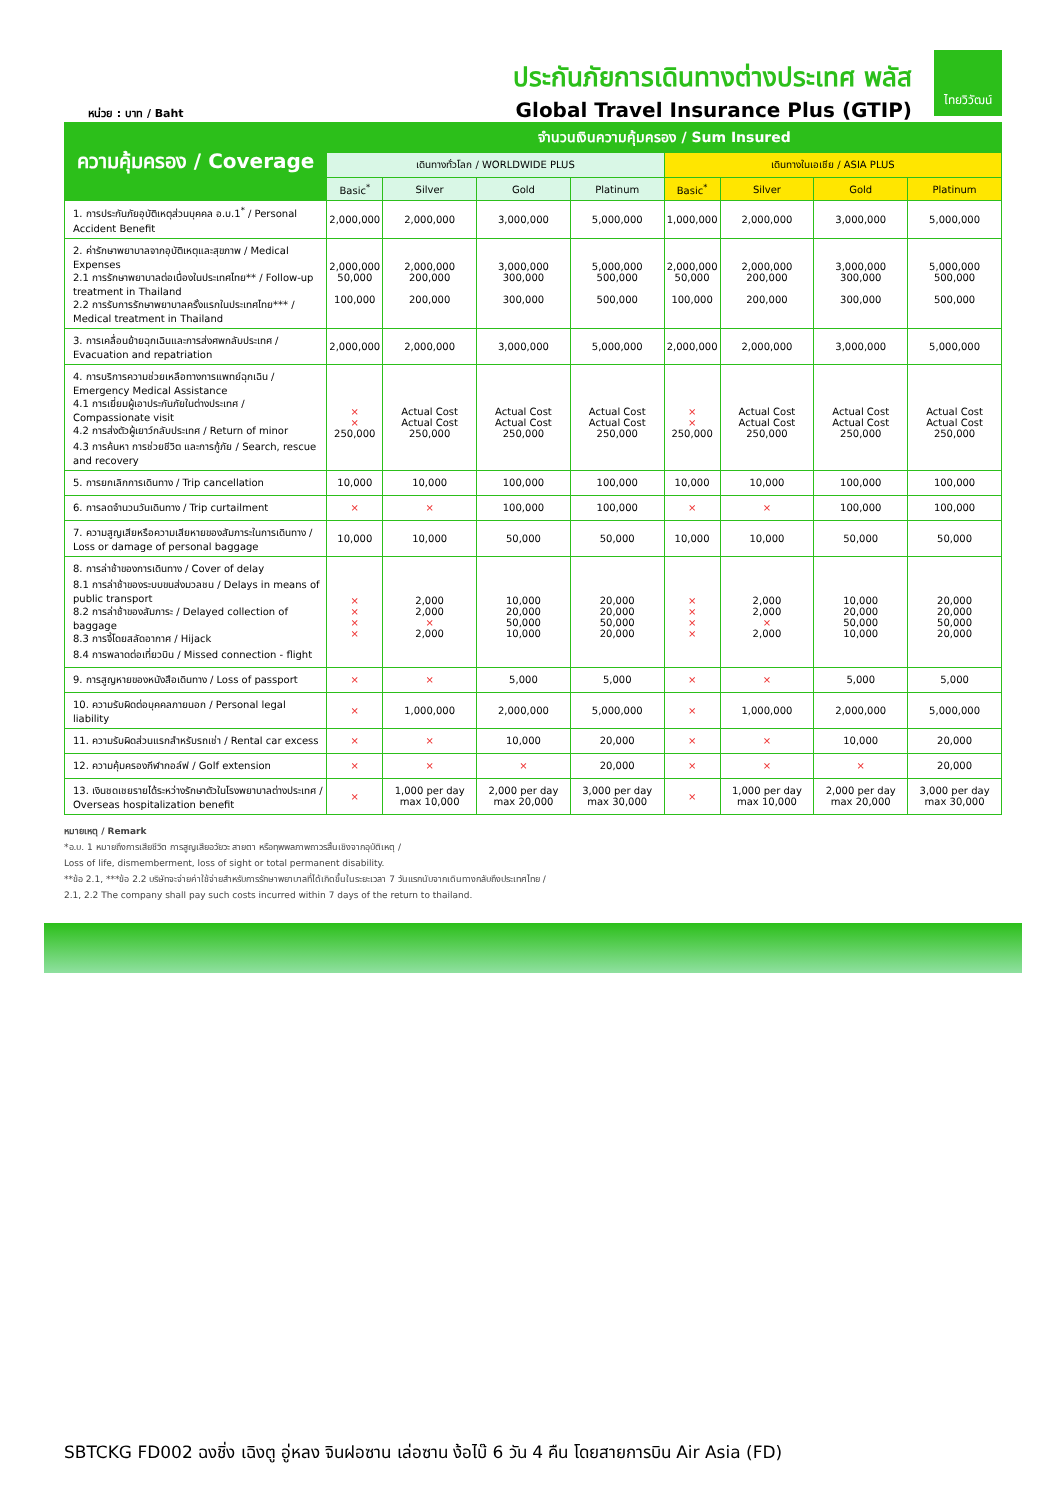หน่วย : บาท / Baht
ประกันภัยการเดินทางต่างประเทศ พลัส
Global Travel Insurance Plus (GTIP)
ไทยวิวัฒน์
| ความคุ้มครอง / Coverage | จำนวนเงินความคุ้มครอง / Sum Insured | | | | | | | |
| --- | --- | --- | --- | --- | --- | --- | --- | --- |
| | เดินทางทั่วโลก / WORLDWIDE PLUS | | | | เดินทางในเอเชีย / ASIA PLUS | | | |
| | Basic<sup>*</sup> | Silver | Gold | Platinum | Basic<sup>*</sup> | Silver | Gold | Platinum |
| 1. การประกันภัยอุบัติเหตุส่วนบุคคล อ.บ.1<sup>*</sup> / Personal Accident Benefit | 2,000,000 | 2,000,000 | 3,000,000 | 5,000,000 | 1,000,000 | 2,000,000 | 3,000,000 | 5,000,000 |
| 2. ค่ารักษาพยาบาลจากอุบัติเหตุและสุขภาพ / Medical Expenses 2.1 การรักษาพยาบาลต่อเนื่องในประเทศไทย** / Follow-up treatment in Thailand 2.2 การรับการรักษาพยาบาลครั้งแรกในประเทศไทย*** / Medical treatment in Thailand | 2,000,000 50,000 100,000 | 2,000,000 200,000 200,000 | 3,000,000 300,000 300,000 | 5,000,000 500,000 500,000 | 2,000,000 50,000 100,000 | 2,000,000 200,000 200,000 | 3,000,000 300,000 300,000 | 5,000,000 500,000 500,000 |
| 3. การเคลื่อนย้ายฉุกเฉินและการส่งศพกลับประเทศ / Evacuation and repatriation | 2,000,000 | 2,000,000 | 3,000,000 | 5,000,000 | 2,000,000 | 2,000,000 | 3,000,000 | 5,000,000 |
| 4. การบริการความช่วยเหลือทางการแพทย์ฉุกเฉิน / Emergency Medical Assistance 4.1 การเยี่ยมผู้เอาประกันภัยในต่างประเทศ / Compassionate visit 4.2 การส่งตัวผู้เยาว์กลับประเทศ / Return of minor 4.3 การค้นหา การช่วยชีวิต และการกู้ภัย / Search, rescue and recovery | × × 250,000 | Actual Cost Actual Cost 250,000 | Actual Cost Actual Cost 250,000 | Actual Cost Actual Cost 250,000 | × × 250,000 | Actual Cost Actual Cost 250,000 | Actual Cost Actual Cost 250,000 | Actual Cost Actual Cost 250,000 |
| 5. การยกเลิกการเดินทาง / Trip cancellation | 10,000 | 10,000 | 100,000 | 100,000 | 10,000 | 10,000 | 100,000 | 100,000 |
| 6. การลดจำนวนวันเดินทาง / Trip curtailment | × | × | 100,000 | 100,000 | × | × | 100,000 | 100,000 |
| 7. ความสูญเสียหรือความเสียหายของสัมภาระในการเดินทาง / Loss or damage of personal baggage | 10,000 | 10,000 | 50,000 | 50,000 | 10,000 | 10,000 | 50,000 | 50,000 |
| 8. การล่าช้าของการเดินทาง / Cover of delay 8.1 การล่าช้าของระบบขนส่งมวลชน / Delays in means of public transport 8.2 การล่าช้าของสัมภาระ / Delayed collection of baggage 8.3 การจี้โดยสลัดอากาศ / Hijack 8.4 การพลาดต่อเที่ยวบิน / Missed connection - flight | × × × × | 2,000 2,000 × 2,000 | 10,000 20,000 50,000 10,000 | 20,000 20,000 50,000 20,000 | × × × × | 2,000 2,000 × 2,000 | 10,000 20,000 50,000 10,000 | 20,000 20,000 50,000 20,000 |
| 9. การสูญหายของหนังสือเดินทาง / Loss of passport | × | × | 5,000 | 5,000 | × | × | 5,000 | 5,000 |
| 10. ความรับผิดต่อบุคคลภายนอก / Personal legal liability | × | 1,000,000 | 2,000,000 | 5,000,000 | × | 1,000,000 | 2,000,000 | 5,000,000 |
| 11. ความรับผิดส่วนแรกสำหรับรถเช่า / Rental car excess | × | × | 10,000 | 20,000 | × | × | 10,000 | 20,000 |
| 12. ความคุ้มครองกีฬากอล์ฟ / Golf extension | × | × | × | 20,000 | × | × | × | 20,000 |
| 13. เงินชดเชยรายได้ระหว่างรักษาตัวในโรงพยาบาลต่างประเทศ / Overseas hospitalization benefit | × | 1,000 per day max 10,000 | 2,000 per day max 20,000 | 3,000 per day max 30,000 | × | 1,000 per day max 10,000 | 2,000 per day max 20,000 | 3,000 per day max 30,000 |
หมายเหตุ / Remark
*อ.บ. 1 หมายถึงการเสียชีวิต การสูญเสียอวัยวะ สายตา หรือทุพพลภาพถาวรสิ้นเชิงจากอุบัติเหตุ /
Loss of life, dismemberment, loss of sight or total permanent disability.
**ข้อ 2.1, ***ข้อ 2.2 บริษัทจะจ่ายค่าใช้จ่ายสำหรับการรักษาพยาบาลที่ได้เกิดขึ้นในระยะเวลา 7 วันแรกนับจากเดินทางกลับถึงประเทศไทย /
2.1, 2.2 The company shall pay such costs incurred within 7 days of the return to thailand.
SBTCKG FD002 ฉงชิ่ง เฉิงตู อู่หลง จินฝอซาน เล่อซาน ง้อไบ๊ 6 วัน 4 คืน โดยสายการบิน Air Asia (FD)